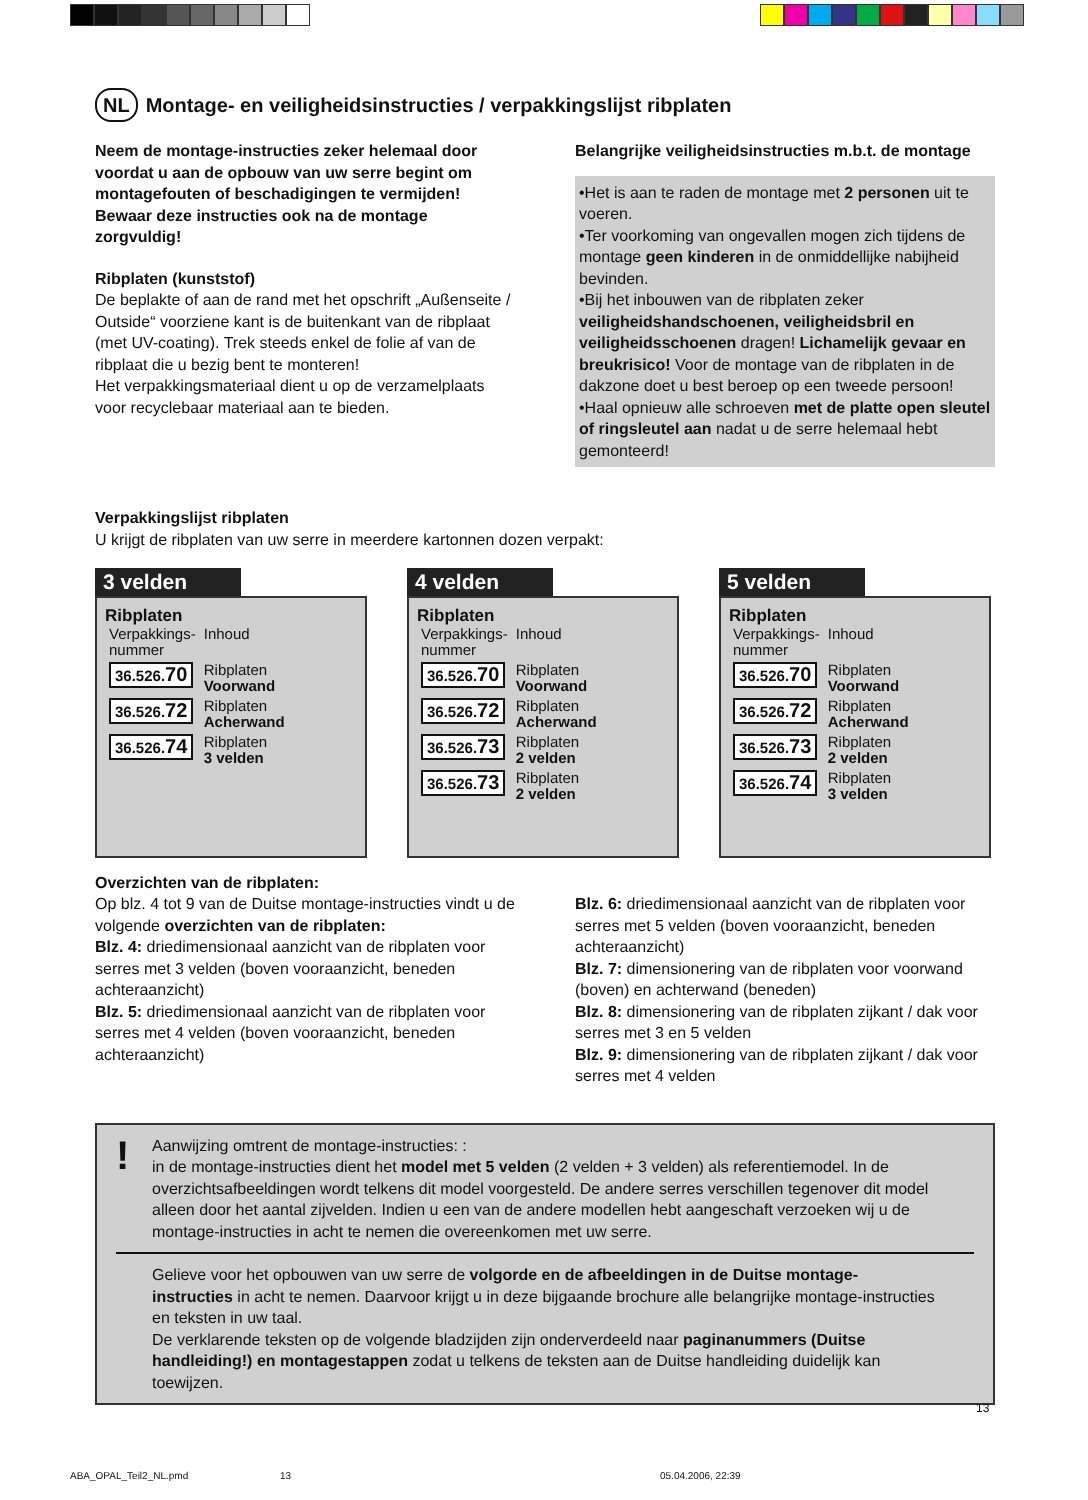NL Montage- en veiligheidsinstructies / verpakkingslijst ribplaten
Neem de montage-instructies zeker helemaal door voordat u aan de opbouw van uw serre begint om montagefouten of beschadigingen te vermijden! Bewaar deze instructies ook na de montage zorgvuldig!
Ribplaten (kunststof)
De beplakte of aan de rand met het opschrift „Außenseite / Outside“ voorziene kant is de buitenkant van de ribplaat (met UV-coating). Trek steeds enkel de folie af van de ribplaat die u bezig bent te monteren!
Het verpakkingsmateriaal dient u op de verzamelplaats voor recyclebaar materiaal aan te bieden.
Belangrijke veiligheidsinstructies m.b.t. de montage
•Het is aan te raden de montage met 2 personen uit te voeren.
•Ter voorkoming van ongevallen mogen zich tijdens de montage geen kinderen in de onmiddellijke nabijheid bevinden.
•Bij het inbouwen van de ribplaten zeker veiligheidshandschoenen, veiligheidsbril en veiligheidsschoenen dragen! Lichamelijk gevaar en breukrisico! Voor de montage van de ribplaten in de dakzone doet u best beroep op een tweede persoon!
•Haal opnieuw alle schroeven met de platte open sleutel of ringsleutel aan nadat u de serre helemaal hebt gemonteerd!
Verpakkingslijst ribplaten
U krijgt de ribplaten van uw serre in meerdere kartonnen dozen verpakt:
3 velden
Ribplaten
| Verpakkings- nummer | Inhoud |
| 36.526. 70 | Ribplaten Voorwand |
| 36.526. 72 | Ribplaten Acherwand |
| 36.526. 74 | Ribplaten 3 velden |
4 velden
Ribplaten
| Verpakkings- nummer | Inhoud |
| 36.526. 70 | Ribplaten Voorwand |
| 36.526. 72 | Ribplaten Acherwand |
| 36.526. 73 | Ribplaten 2 velden |
| 36.526. 73 | Ribplaten 2 velden |
5 velden
Ribplaten
| Verpakkings- nummer | Inhoud |
| 36.526. 70 | Ribplaten Voorwand |
| 36.526. 72 | Ribplaten Acherwand |
| 36.526. 73 | Ribplaten 2 velden |
| 36.526. 74 | Ribplaten 3 velden |
Overzichten van de ribplaten:
Op blz. 4 tot 9 van de Duitse montage-instructies vindt u de volgende overzichten van de ribplaten:
Blz. 4: driedimensionaal aanzicht van de ribplaten voor serres met 3 velden (boven vooraanzicht, beneden achteraanzicht)
Blz. 5: driedimensionaal aanzicht van de ribplaten voor serres met 4 velden (boven vooraanzicht, beneden achteraanzicht)
Blz. 6: driedimensionaal aanzicht van de ribplaten voor serres met 5 velden (boven vooraanzicht, beneden achteraanzicht)
Blz. 7: dimensionering van de ribplaten voor voorwand (boven) en achterwand (beneden)
Blz. 8: dimensionering van de ribplaten zijkant / dak voor serres met 3 en 5 velden
Blz. 9: dimensionering van de ribplaten zijkant / dak voor serres met 4 velden
! Aanwijzing omtrent de montage-instructies: :
in de montage-instructies dient het model met 5 velden (2 velden + 3 velden) als referentiemodel. In de overzichtsafbeeldingen wordt telkens dit model voorgesteld. De andere serres verschillen tegenover dit model alleen door het aantal zijvelden. Indien u een van de andere modellen hebt aangeschaft verzoeken wij u de montage-instructies in acht te nemen die overeenkomen met uw serre.
Gelieve voor het opbouwen van uw serre de volgorde en de afbeeldingen in de Duitse montage-instructies in acht te nemen. Daarvoor krijgt u in deze bijgaande brochure alle belangrijke montage-instructies en teksten in uw taal.
De verklarende teksten op de volgende bladzijden zijn onderverdeeld naar paginanummers (Duitse handleiding!) en montagestappen zodat u telkens de teksten aan de Duitse handleiding duidelijk kan toewijzen.
13
ABA_OPAL_Teil2_NL.pmd 13 05.04.2006, 22:39